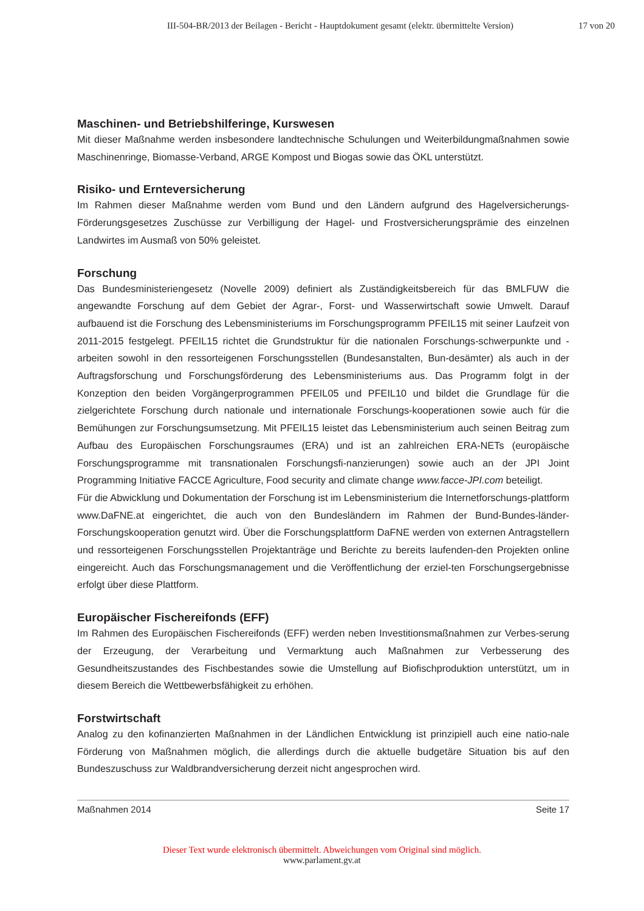III-504-BR/2013 der Beilagen - Bericht - Hauptdokument gesamt (elektr. übermittelte Version) 17 von 20
Maschinen- und Betriebshilferinge, Kurswesen
Mit dieser Maßnahme werden insbesondere landtechnische Schulungen und Weiterbildungmaßnahmen sowie Maschinenringe, Biomasse-Verband, ARGE Kompost und Biogas sowie das ÖKL unterstützt.
Risiko- und Ernteversicherung
Im Rahmen dieser Maßnahme werden vom Bund und den Ländern aufgrund des Hagelversicherungs-Förderungsgesetzes Zuschüsse zur Verbilligung der Hagel- und Frostversicherungsprämie des einzelnen Landwirtes im Ausmaß von 50% geleistet.
Forschung
Das Bundesministeriengesetz (Novelle 2009) definiert als Zuständigkeitsbereich für das BMLFUW die angewandte Forschung auf dem Gebiet der Agrar-, Forst- und Wasserwirtschaft sowie Umwelt. Darauf aufbauend ist die Forschung des Lebensministeriums im Forschungsprogramm PFEIL15 mit seiner Laufzeit von 2011-2015 festgelegt. PFEIL15 richtet die Grundstruktur für die nationalen Forschungs-schwerpunkte und -arbeiten sowohl in den ressorteigenen Forschungsstellen (Bundesanstalten, Bun-desämter) als auch in der Auftragsforschung und Forschungsförderung des Lebensministeriums aus. Das Programm folgt in der Konzeption den beiden Vorgängerprogrammen PFEIL05 und PFEIL10 und bildet die Grundlage für die zielgerichtete Forschung durch nationale und internationale Forschungs-kooperationen sowie auch für die Bemühungen zur Forschungsumsetzung. Mit PFEIL15 leistet das Lebensministerium auch seinen Beitrag zum Aufbau des Europäischen Forschungsraumes (ERA) und ist an zahlreichen ERA-NETs (europäische Forschungsprogramme mit transnationalen Forschungsfi-nanzierungen) sowie auch an der JPI Joint Programming Initiative FACCE Agriculture, Food security and climate change www.facce-JPI.com beteiligt.
Für die Abwicklung und Dokumentation der Forschung ist im Lebensministerium die Internetforschungs-plattform www.DaFNE.at eingerichtet, die auch von den Bundesländern im Rahmen der Bund-Bundes-länder-Forschungskooperation genutzt wird. Über die Forschungsplattform DaFNE werden von externen Antragstellern und ressorteigenen Forschungsstellen Projektanträge und Berichte zu bereits laufenden-den Projekten online eingereicht. Auch das Forschungsmanagement und die Veröffentlichung der erziel-ten Forschungsergebnisse erfolgt über diese Plattform.
Europäischer Fischereifonds (EFF)
Im Rahmen des Europäischen Fischereifonds (EFF) werden neben Investitionsmaßnahmen zur Verbes-serung der Erzeugung, der Verarbeitung und Vermarktung auch Maßnahmen zur Verbesserung des Gesundheitszustandes des Fischbestandes sowie die Umstellung auf Biofischproduktion unterstützt, um in diesem Bereich die Wettbewerbsfähigkeit zu erhöhen.
Forstwirtschaft
Analog zu den kofinanzierten Maßnahmen in der Ländlichen Entwicklung ist prinzipiell auch eine natio-nale Förderung von Maßnahmen möglich, die allerdings durch die aktuelle budgetäre Situation bis auf den Bundeszuschuss zur Waldbrandversicherung derzeit nicht angesprochen wird.
Maßnahmen 2014 Seite 17
Dieser Text wurde elektronisch übermittelt. Abweichungen vom Original sind möglich.
www.parlament.gv.at